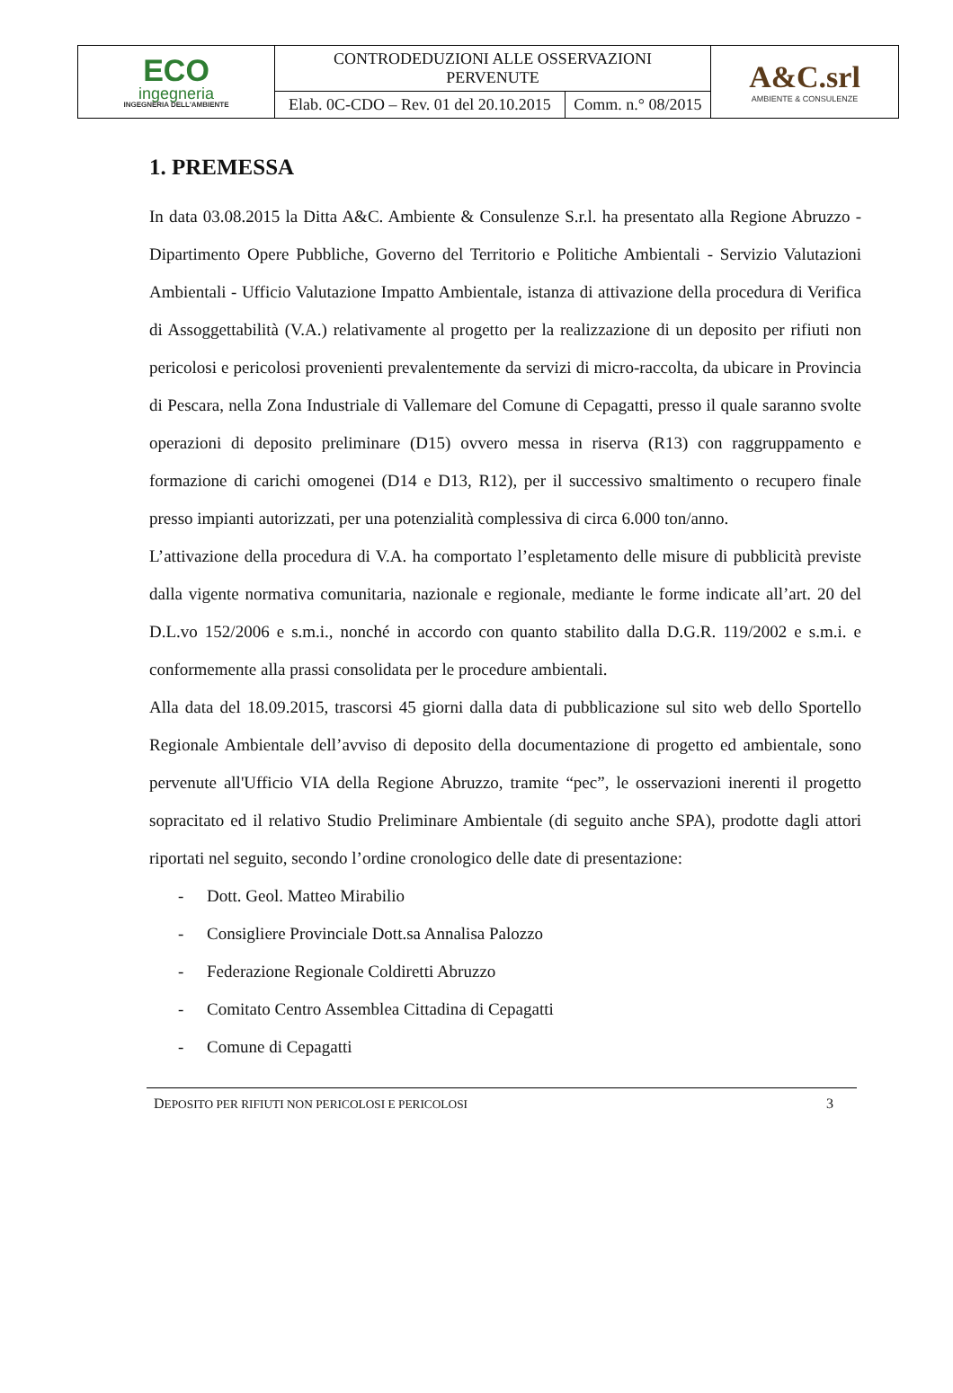| ECO ingegneria INGEGNERIA DELL'AMBIENTE | CONTRODEDUZIONI ALLE OSSERVAZIONI PERVENUTE | | A&C.srl AMBIENTE & CONSULENZE |
| | Elab. 0C-CDO – Rev. 01 del 20.10.2015 | Comm. n.° 08/2015 | |
1. PREMESSA
In data 03.08.2015 la Ditta A&C. Ambiente & Consulenze S.r.l. ha presentato alla Regione Abruzzo - Dipartimento Opere Pubbliche, Governo del Territorio e Politiche Ambientali - Servizio Valutazioni Ambientali - Ufficio Valutazione Impatto Ambientale, istanza di attivazione della procedura di Verifica di Assoggettabilità (V.A.) relativamente al progetto per la realizzazione di un deposito per rifiuti non pericolosi e pericolosi provenienti prevalentemente da servizi di micro-raccolta, da ubicare in Provincia di Pescara, nella Zona Industriale di Vallemare del Comune di Cepagatti, presso il quale saranno svolte operazioni di deposito preliminare (D15) ovvero messa in riserva (R13) con raggruppamento e formazione di carichi omogenei (D14 e D13, R12), per il successivo smaltimento o recupero finale presso impianti autorizzati, per una potenzialità complessiva di circa 6.000 ton/anno.
L’attivazione della procedura di V.A. ha comportato l’espletamento delle misure di pubblicità previste dalla vigente normativa comunitaria, nazionale e regionale, mediante le forme indicate all’art. 20 del D.L.vo 152/2006 e s.m.i., nonché in accordo con quanto stabilito dalla D.G.R. 119/2002 e s.m.i. e conformemente alla prassi consolidata per le procedure ambientali.
Alla data del 18.09.2015, trascorsi 45 giorni dalla data di pubblicazione sul sito web dello Sportello Regionale Ambientale dell’avviso di deposito della documentazione di progetto ed ambientale, sono pervenute all'Ufficio VIA della Regione Abruzzo, tramite “pec”, le osservazioni inerenti il progetto sopracitato ed il relativo Studio Preliminare Ambientale (di seguito anche SPA), prodotte dagli attori riportati nel seguito, secondo l’ordine cronologico delle date di presentazione:
- Dott. Geol. Matteo Mirabilio
- Consigliere Provinciale Dott.sa Annalisa Palozzo
- Federazione Regionale Coldiretti Abruzzo
- Comitato Centro Assemblea Cittadina di Cepagatti
- Comune di Cepagatti
DEPOSITO PER RIFIUTI NON PERICOLOSI E PERICOLOSI 3